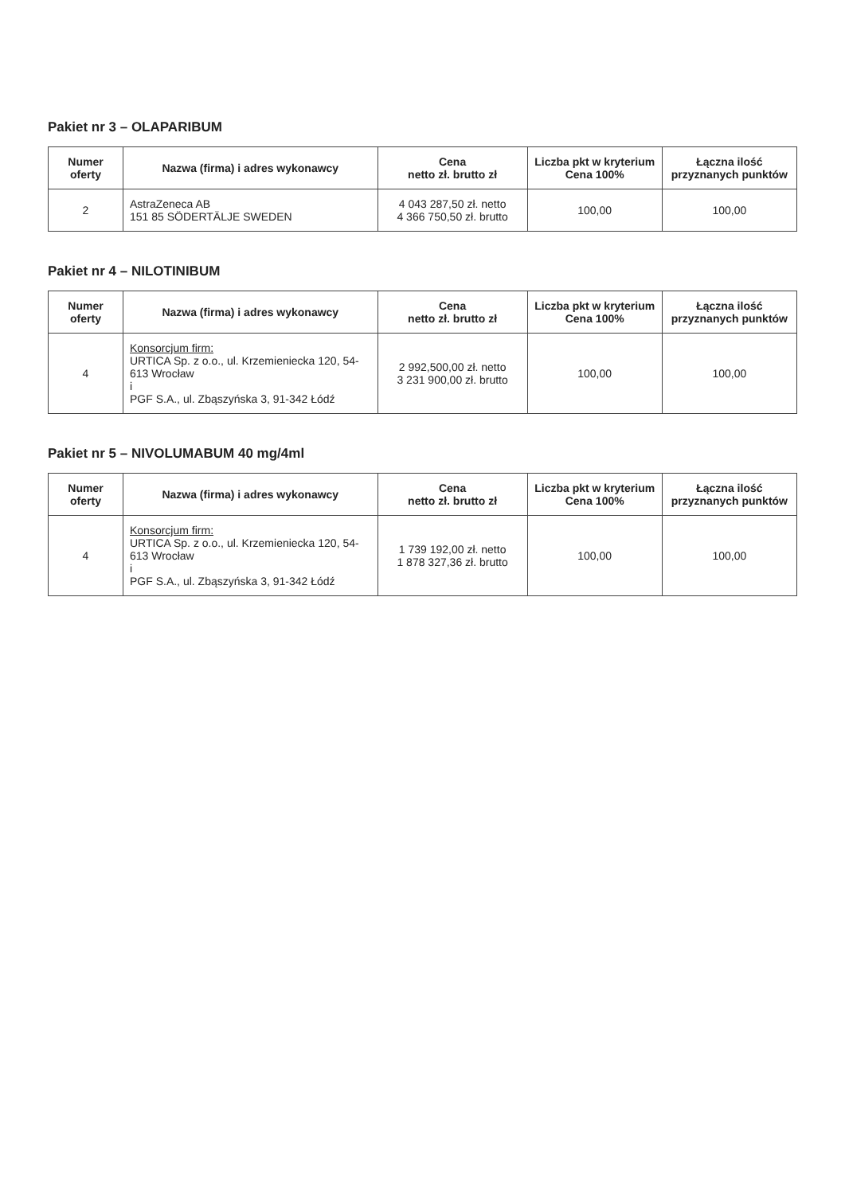Pakiet nr 3 – OLAPARIBUM
| Numer oferty | Nazwa (firma) i adres wykonawcy | Cena netto zł. brutto zł | Liczba pkt w kryterium Cena 100% | Łączna ilość przyznanych punktów |
| --- | --- | --- | --- | --- |
| 2 | AstraZeneca AB 151 85 SÖDERTÄLJE SWEDEN | 4 043 287,50 zł. netto 4 366 750,50 zł. brutto | 100,00 | 100,00 |
Pakiet nr 4 – NILOTINIBUM
| Numer oferty | Nazwa (firma) i adres wykonawcy | Cena netto zł. brutto zł | Liczba pkt w kryterium Cena 100% | Łączna ilość przyznanych punktów |
| --- | --- | --- | --- | --- |
| 4 | Konsorcjum firm: URTICA Sp. z o.o., ul. Krzemieniecka 120, 54-613 Wrocław i PGF S.A., ul. Zbąszyńska 3, 91-342 Łódź | 2 992,500,00 zł. netto 3 231 900,00 zł. brutto | 100,00 | 100,00 |
Pakiet nr 5 – NIVOLUMABUM 40 mg/4ml
| Numer oferty | Nazwa (firma) i adres wykonawcy | Cena netto zł. brutto zł | Liczba pkt w kryterium Cena 100% | Łączna ilość przyznanych punktów |
| --- | --- | --- | --- | --- |
| 4 | Konsorcjum firm: URTICA Sp. z o.o., ul. Krzemieniecka 120, 54-613 Wrocław i PGF S.A., ul. Zbąszyńska 3, 91-342 Łódź | 1 739 192,00 zł. netto 1 878 327,36 zł. brutto | 100,00 | 100,00 |